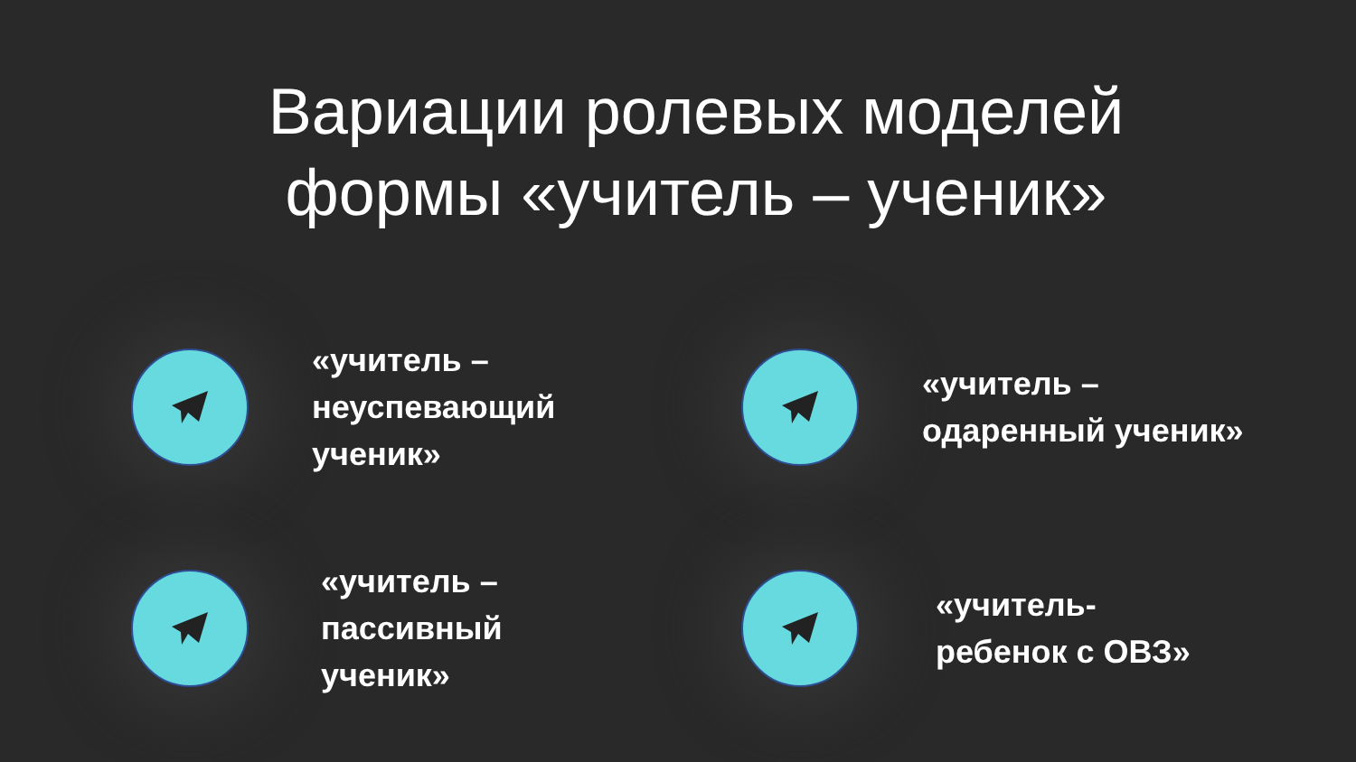Вариации ролевых моделей
формы «учитель – ученик»
«учитель –
неуспевающий
ученик»
«учитель –
одаренный ученик»
«учитель –
пассивный
ученик»
«учитель-
ребенок с ОВЗ»